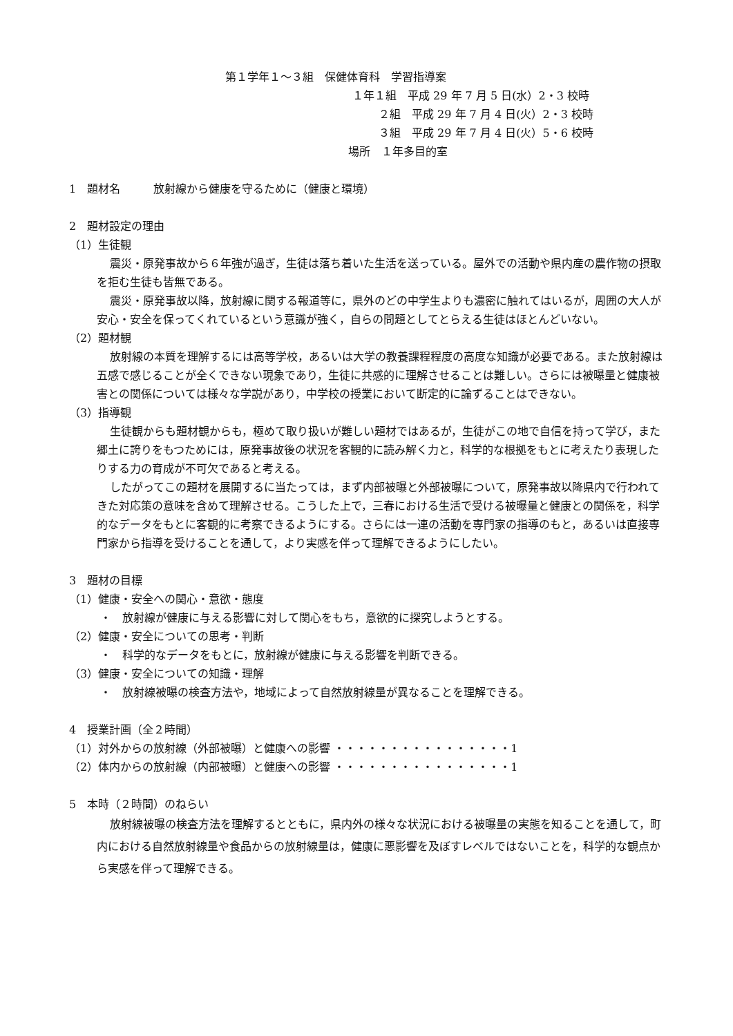第１学年１～３組　保健体育科　学習指導案
１年１組　平成 29 年 7 月 5 日(水）2・3 校時
２組　平成 29 年 7 月 4 日(火）2・3 校時
３組　平成 29 年 7 月 4 日(火）5・6 校時
場所　１年多目的室
1　題材名　　　放射線から健康を守るために（健康と環境）
2　題材設定の理由
（1）生徒観
震災・原発事故から６年強が過ぎ，生徒は落ち着いた生活を送っている。屋外での活動や県内産の農作物の摂取を拒む生徒も皆無である。
震災・原発事故以降，放射線に関する報道等に，県外のどの中学生よりも濃密に触れてはいるが，周囲の大人が安心・安全を保ってくれているという意識が強く，自らの問題としてとらえる生徒はほとんどいない。
（2）題材観
放射線の本質を理解するには高等学校，あるいは大学の教養課程程度の高度な知識が必要である。また放射線は五感で感じることが全くできない現象であり，生徒に共感的に理解させることは難しい。さらには被曝量と健康被害との関係については様々な学説があり，中学校の授業において断定的に論ずることはできない。
（3）指導観
生徒観からも題材観からも，極めて取り扱いが難しい題材ではあるが，生徒がこの地で自信を持って学び，また郷土に誇りをもつためには，原発事故後の状況を客観的に読み解く力と，科学的な根拠をもとに考えたり表現したりする力の育成が不可欠であると考える。
したがってこの題材を展開するに当たっては，まず内部被曝と外部被曝について，原発事故以降県内で行われてきた対応策の意味を含めて理解させる。こうした上で，三春における生活で受ける被曝量と健康との関係を，科学的なデータをもとに客観的に考察できるようにする。さらには一連の活動を専門家の指導のもと，あるいは直接専門家から指導を受けることを通して，より実感を伴って理解できるようにしたい。
3　題材の目標
（1）健康・安全への関心・意欲・態度
・　放射線が健康に与える影響に対して関心をもち，意欲的に探究しようとする。
（2）健康・安全についての思考・判断
・　科学的なデータをもとに，放射線が健康に与える影響を判断できる。
（3）健康・安全についての知識・理解
・　放射線被曝の検査方法や，地域によって自然放射線量が異なることを理解できる。
4　授業計画（全２時間）
（1）対外からの放射線（外部被曝）と健康への影響 ・・・・・・・・・・・・・・・・1
（2）体内からの放射線（内部被曝）と健康への影響 ・・・・・・・・・・・・・・・・1
5　本時（２時間）のねらい
放射線被曝の検査方法を理解するとともに，県内外の様々な状況における被曝量の実態を知ることを通して，町内における自然放射線量や食品からの放射線量は，健康に悪影響を及ぼすレベルではないことを，科学的な観点から実感を伴って理解できる。